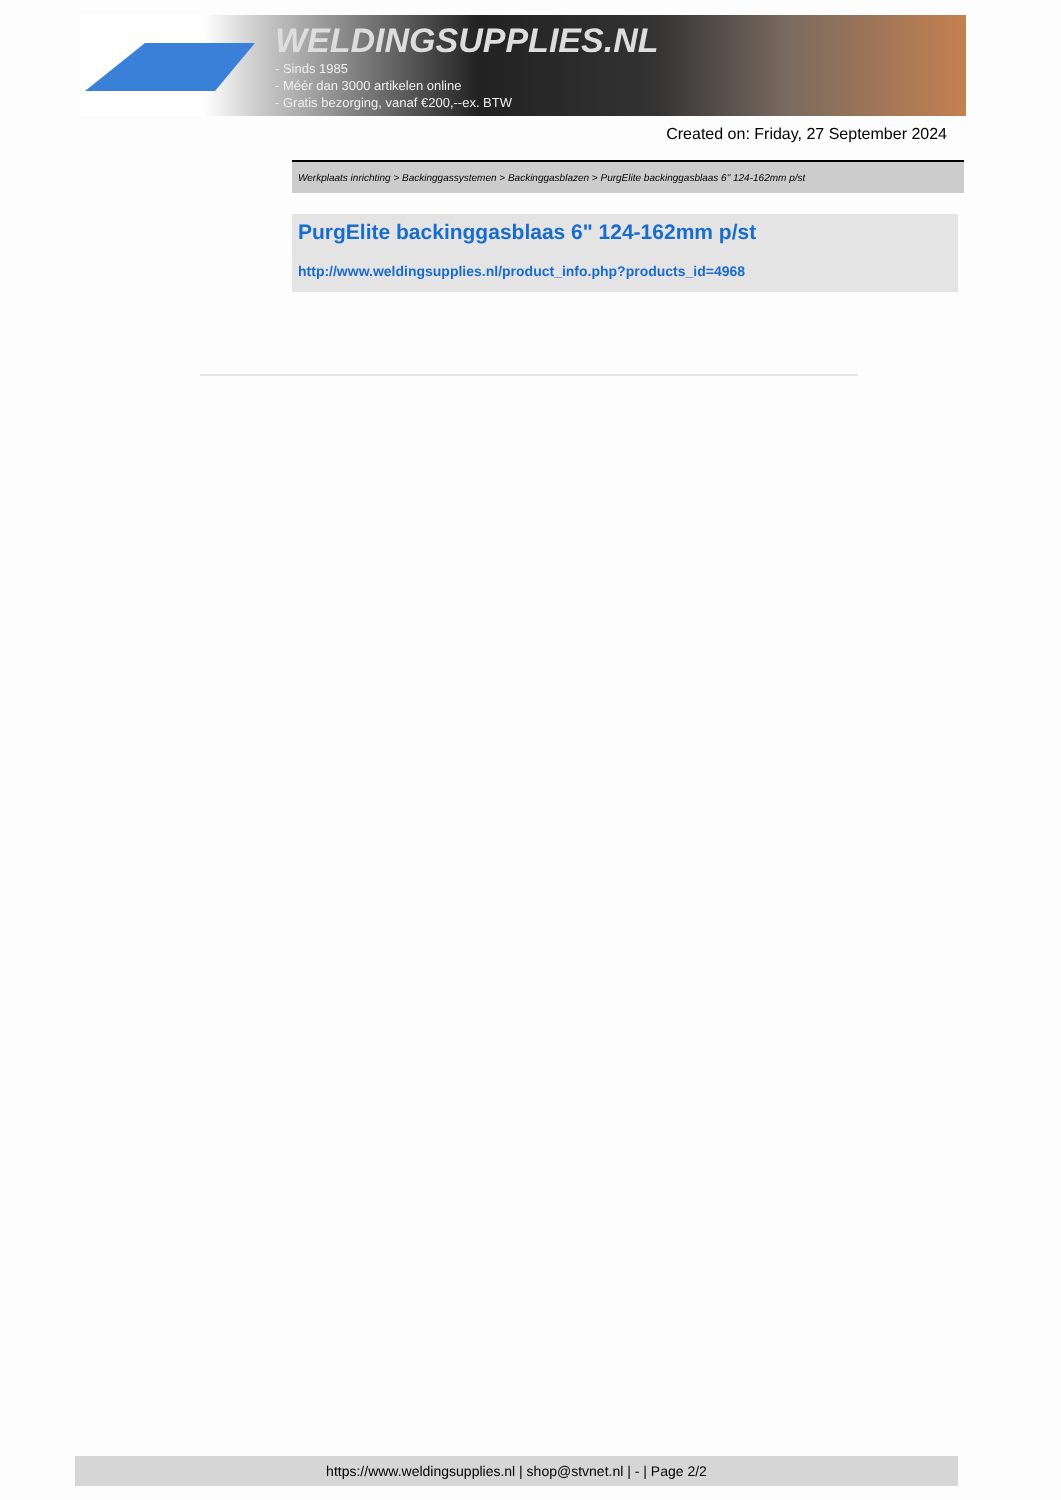WELDINGSUPPLIES.NL
- Sinds 1985
- Méér dan 3000 artikelen online
- Gratis bezorging, vanaf €200,--ex. BTW
Created on: Friday, 27 September 2024
Werkplaats inrichting > Backinggassystemen > Backinggasblazen > PurgElite backinggasblaas 6" 124-162mm p/st
PurgElite backinggasblaas 6" 124-162mm p/st
http://www.weldingsupplies.nl/product_info.php?products_id=4968
https://www.weldingsupplies.nl | shop@stvnet.nl | - | Page 2/2